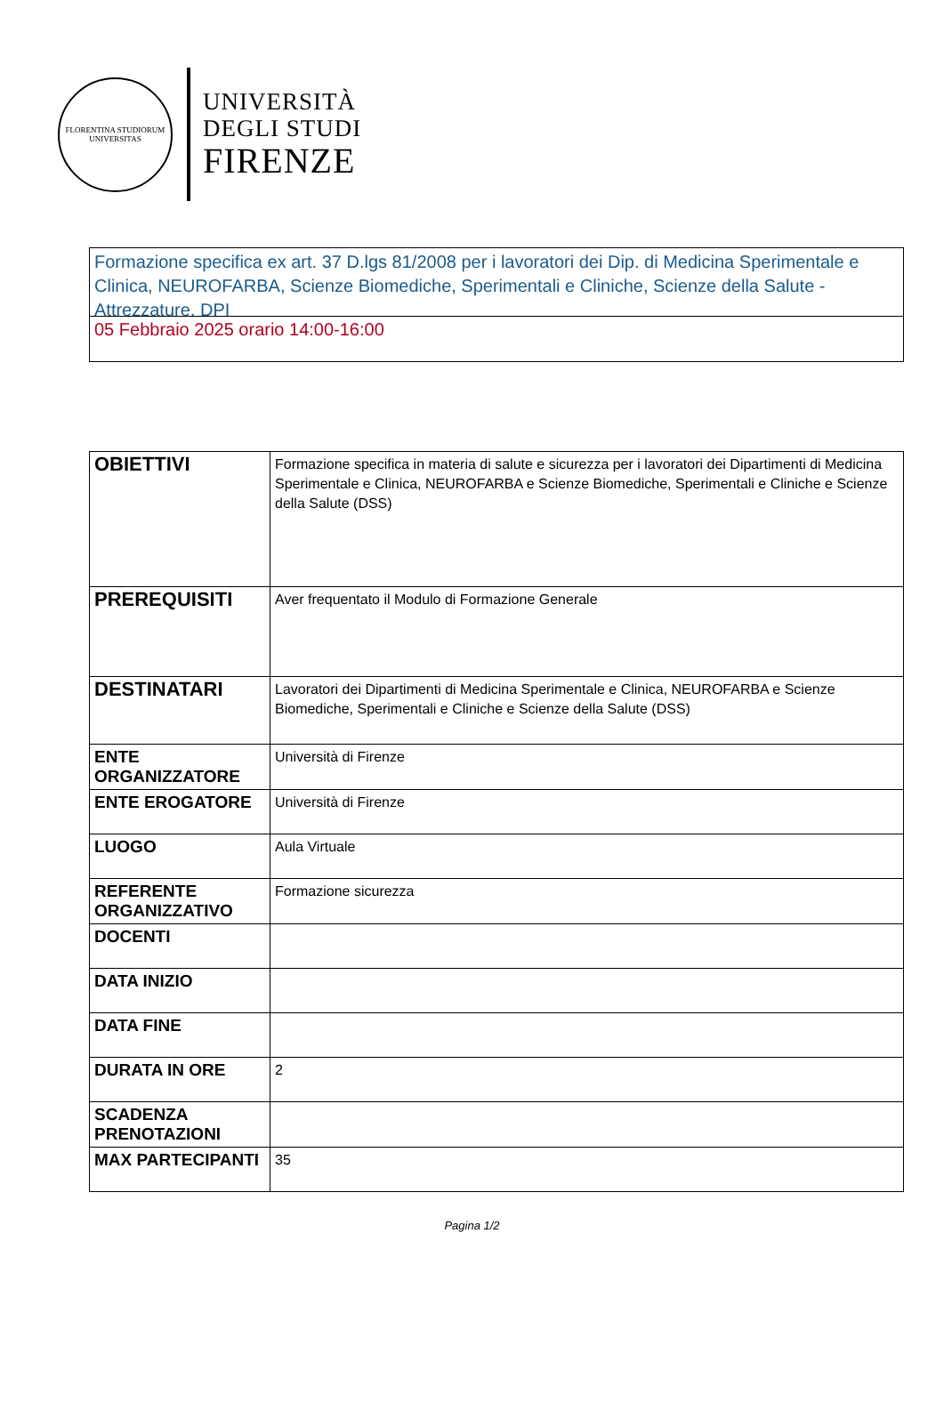FLORENTINA STUDIORUM UNIVERSITAS
UNIVERSITÀ
DEGLI STUDI
FIRENZE
Formazione specifica ex art. 37 D.lgs 81/2008 per i lavoratori dei Dip. di Medicina Sperimentale e Clinica, NEUROFARBA, Scienze Biomediche, Sperimentali e Cliniche, Scienze della Salute - Attrezzature, DPI
05 Febbraio 2025 orario 14:00-16:00
| OBIETTIVI | Formazione specifica in materia di salute e sicurezza per i lavoratori dei Dipartimenti di Medicina Sperimentale e Clinica, NEUROFARBA e Scienze Biomediche, Sperimentali e Cliniche e Scienze della Salute (DSS) |
| PREREQUISITI | Aver frequentato il Modulo di Formazione Generale |
| DESTINATARI | Lavoratori dei Dipartimenti di Medicina Sperimentale e Clinica, NEUROFARBA e Scienze Biomediche, Sperimentali e Cliniche e Scienze della Salute (DSS) |
| ENTE ORGANIZZATORE | Università di Firenze |
| ENTE EROGATORE | Università di Firenze |
| LUOGO | Aula Virtuale |
| REFERENTE ORGANIZZATIVO | Formazione sicurezza |
| DOCENTI | |
| DATA INIZIO | |
| DATA FINE | |
| DURATA IN ORE | 2 |
| SCADENZA PRENOTAZIONI | |
| MAX PARTECIPANTI | 35 |
Pagina 1/2